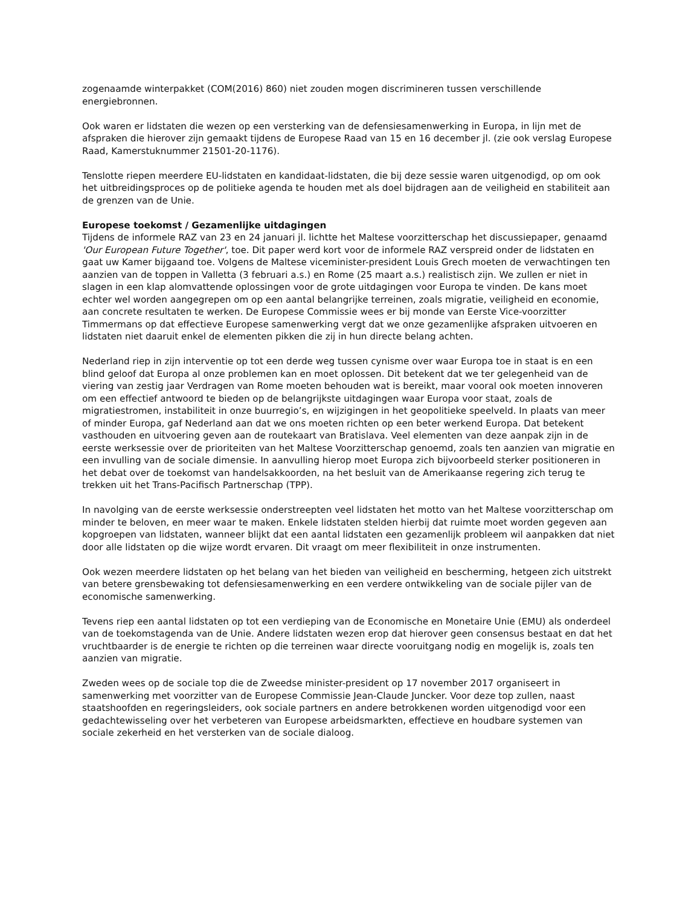zogenaamde winterpakket (COM(2016) 860) niet zouden mogen discrimineren tussen verschillende energiebronnen.
Ook waren er lidstaten die wezen op een versterking van de defensiesamenwerking in Europa, in lijn met de afspraken die hierover zijn gemaakt tijdens de Europese Raad van 15 en 16 december jl. (zie ook verslag Europese Raad, Kamerstuknummer 21501-20-1176).
Tenslotte riepen meerdere EU-lidstaten en kandidaat-lidstaten, die bij deze sessie waren uitgenodigd, op om ook het uitbreidingsproces op de politieke agenda te houden met als doel bijdragen aan de veiligheid en stabiliteit aan de grenzen van de Unie.
Europese toekomst / Gezamenlijke uitdagingen
Tijdens de informele RAZ van 23 en 24 januari jl. lichtte het Maltese voorzitterschap het discussiepaper, genaamd 'Our European Future Together', toe. Dit paper werd kort voor de informele RAZ verspreid onder de lidstaten en gaat uw Kamer bijgaand toe. Volgens de Maltese viceminister-president Louis Grech moeten de verwachtingen ten aanzien van de toppen in Valletta (3 februari a.s.) en Rome (25 maart a.s.) realistisch zijn. We zullen er niet in slagen in een klap alomvattende oplossingen voor de grote uitdagingen voor Europa te vinden. De kans moet echter wel worden aangegrepen om op een aantal belangrijke terreinen, zoals migratie, veiligheid en economie, aan concrete resultaten te werken. De Europese Commissie wees er bij monde van Eerste Vice-voorzitter Timmermans op dat effectieve Europese samenwerking vergt dat we onze gezamenlijke afspraken uitvoeren en lidstaten niet daaruit enkel de elementen pikken die zij in hun directe belang achten.
Nederland riep in zijn interventie op tot een derde weg tussen cynisme over waar Europa toe in staat is en een blind geloof dat Europa al onze problemen kan en moet oplossen. Dit betekent dat we ter gelegenheid van de viering van zestig jaar Verdragen van Rome moeten behouden wat is bereikt, maar vooral ook moeten innoveren om een effectief antwoord te bieden op de belangrijkste uitdagingen waar Europa voor staat, zoals de migratiestromen, instabiliteit in onze buurregio’s, en wijzigingen in het geopolitieke speelveld. In plaats van meer of minder Europa, gaf Nederland aan dat we ons moeten richten op een beter werkend Europa. Dat betekent vasthouden en uitvoering geven aan de routekaart van Bratislava. Veel elementen van deze aanpak zijn in de eerste werksessie over de prioriteiten van het Maltese Voorzitterschap genoemd, zoals ten aanzien van migratie en een invulling van de sociale dimensie. In aanvulling hierop moet Europa zich bijvoorbeeld sterker positioneren in het debat over de toekomst van handelsakkoorden, na het besluit van de Amerikaanse regering zich terug te trekken uit het Trans-Pacifisch Partnerschap (TPP).
In navolging van de eerste werksessie onderstreepten veel lidstaten het motto van het Maltese voorzitterschap om minder te beloven, en meer waar te maken. Enkele lidstaten stelden hierbij dat ruimte moet worden gegeven aan kopgroepen van lidstaten, wanneer blijkt dat een aantal lidstaten een gezamenlijk probleem wil aanpakken dat niet door alle lidstaten op die wijze wordt ervaren. Dit vraagt om meer flexibiliteit in onze instrumenten.
Ook wezen meerdere lidstaten op het belang van het bieden van veiligheid en bescherming, hetgeen zich uitstrekt van betere grensbewaking tot defensiesamenwerking en een verdere ontwikkeling van de sociale pijler van de economische samenwerking.
Tevens riep een aantal lidstaten op tot een verdieping van de Economische en Monetaire Unie (EMU) als onderdeel van de toekomstagenda van de Unie. Andere lidstaten wezen erop dat hierover geen consensus bestaat en dat het vruchtbaarder is de energie te richten op die terreinen waar directe vooruitgang nodig en mogelijk is, zoals ten aanzien van migratie.
Zweden wees op de sociale top die de Zweedse minister-president op 17 november 2017 organiseert in samenwerking met voorzitter van de Europese Commissie Jean-Claude Juncker. Voor deze top zullen, naast staatshoofden en regeringsleiders, ook sociale partners en andere betrokkenen worden uitgenodigd voor een gedachtewisseling over het verbeteren van Europese arbeidsmarkten, effectieve en houdbare systemen van sociale zekerheid en het versterken van de sociale dialoog.